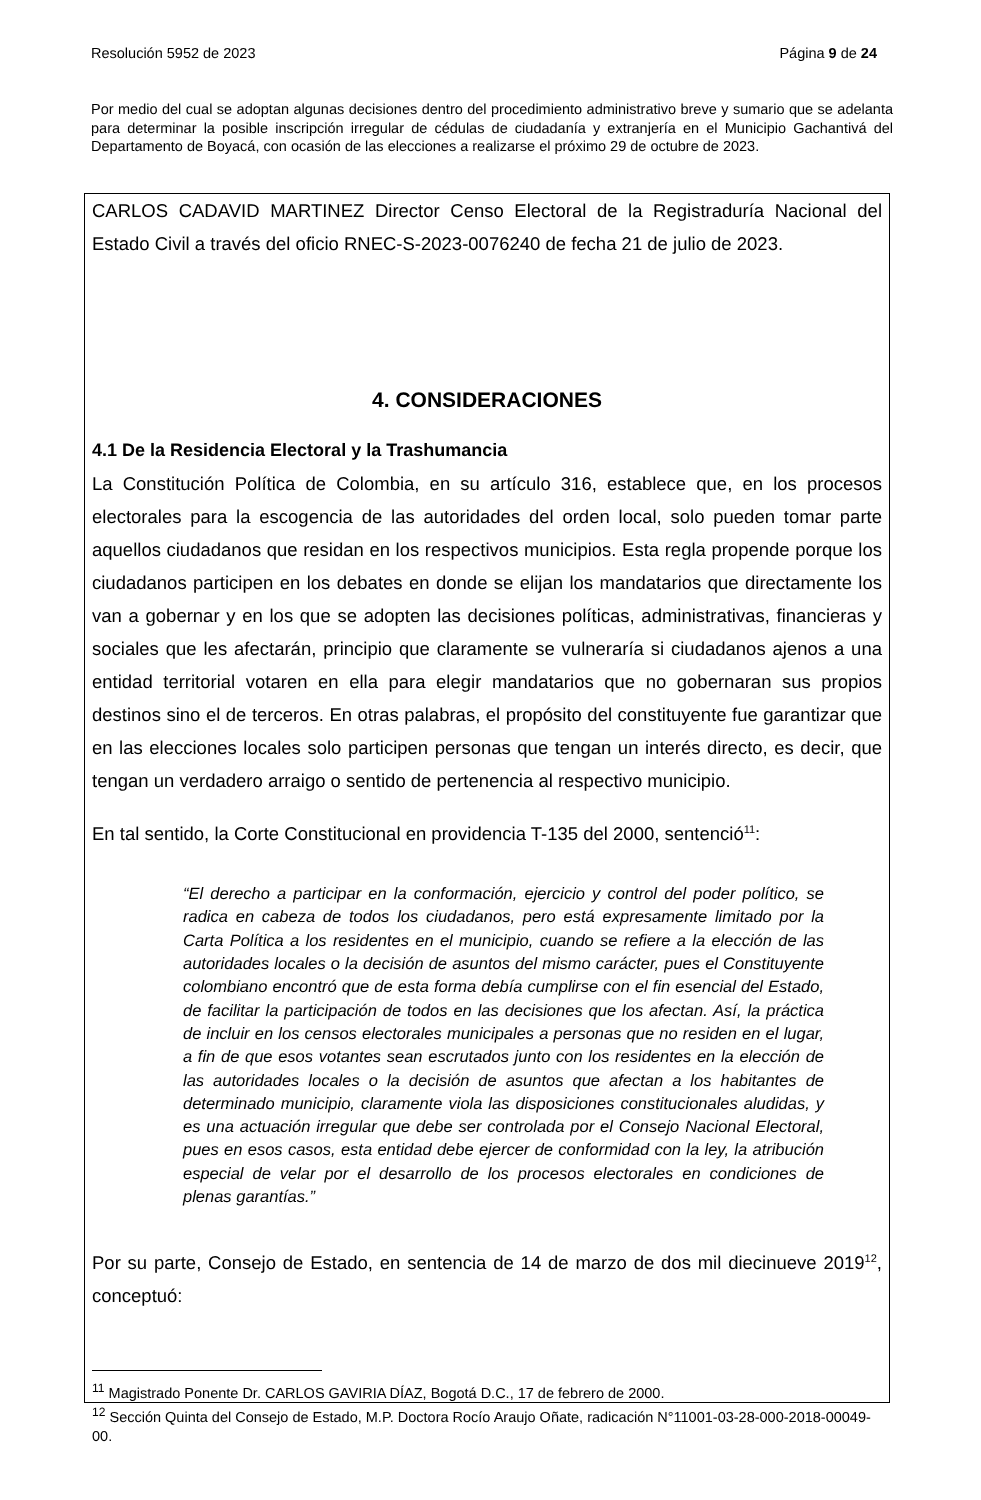Resolución 5952 de 2023 Página 9 de 24
Por medio del cual se adoptan algunas decisiones dentro del procedimiento administrativo breve y sumario que se adelanta para determinar la posible inscripción irregular de cédulas de ciudadanía y extranjería en el Municipio Gachantivá del Departamento de Boyacá, con ocasión de las elecciones a realizarse el próximo 29 de octubre de 2023.
CARLOS CADAVID MARTINEZ Director Censo Electoral de la Registraduría Nacional del Estado Civil a través del oficio RNEC-S-2023-0076240 de fecha 21 de julio de 2023.
4. CONSIDERACIONES
4.1 De la Residencia Electoral y la Trashumancia
La Constitución Política de Colombia, en su artículo 316, establece que, en los procesos electorales para la escogencia de las autoridades del orden local, solo pueden tomar parte aquellos ciudadanos que residan en los respectivos municipios. Esta regla propende porque los ciudadanos participen en los debates en donde se elijan los mandatarios que directamente los van a gobernar y en los que se adopten las decisiones políticas, administrativas, financieras y sociales que les afectarán, principio que claramente se vulneraría si ciudadanos ajenos a una entidad territorial votaren en ella para elegir mandatarios que no gobernaran sus propios destinos sino el de terceros. En otras palabras, el propósito del constituyente fue garantizar que en las elecciones locales solo participen personas que tengan un interés directo, es decir, que tengan un verdadero arraigo o sentido de pertenencia al respectivo municipio.
En tal sentido, la Corte Constitucional en providencia T-135 del 2000, sentenció<sup>11</sup>:
“El derecho a participar en la conformación, ejercicio y control del poder político, se radica en cabeza de todos los ciudadanos, pero está expresamente limitado por la Carta Política a los residentes en el municipio, cuando se refiere a la elección de las autoridades locales o la decisión de asuntos del mismo carácter, pues el Constituyente colombiano encontró que de esta forma debía cumplirse con el fin esencial del Estado, de facilitar la participación de todos en las decisiones que los afectan. Así, la práctica de incluir en los censos electorales municipales a personas que no residen en el lugar, a fin de que esos votantes sean escrutados junto con los residentes en la elección de las autoridades locales o la decisión de asuntos que afectan a los habitantes de determinado municipio, claramente viola las disposiciones constitucionales aludidas, y es una actuación irregular que debe ser controlada por el Consejo Nacional Electoral, pues en esos casos, esta entidad debe ejercer de conformidad con la ley, la atribución especial de velar por el desarrollo de los procesos electorales en condiciones de plenas garantías.”
Por su parte, Consejo de Estado, en sentencia de 14 de marzo de dos mil diecinueve 2019<sup>12</sup>, conceptuó:
<sup>11</sup> Magistrado Ponente Dr. CARLOS GAVIRIA DÍAZ, Bogotá D.C., 17 de febrero de 2000.
<sup>12</sup> Sección Quinta del Consejo de Estado, M.P. Doctora Rocío Araujo Oñate, radicación N°11001-03-28-000-2018-00049-00.